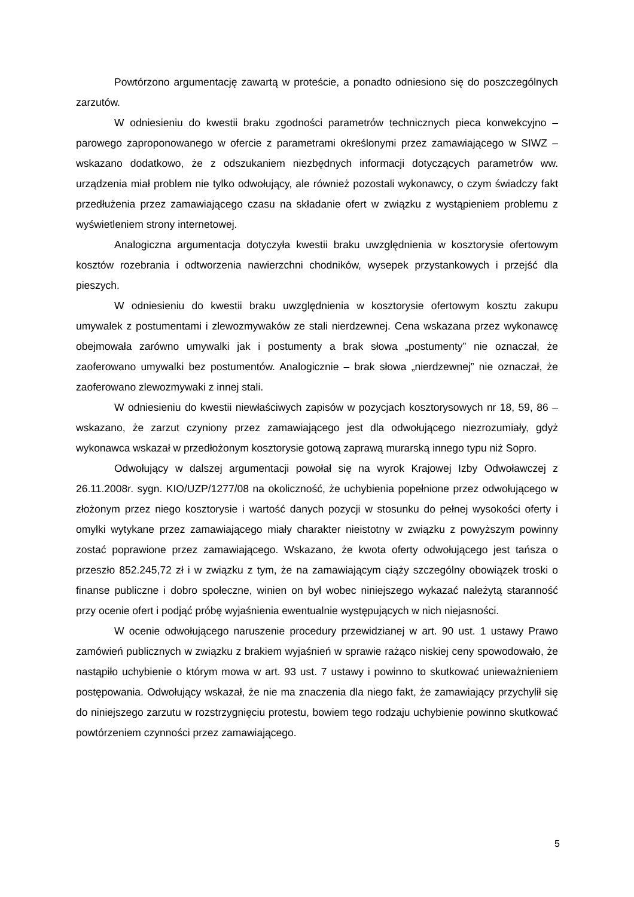Powtórzono argumentację zawartą w proteście, a ponadto odniesiono się do poszczególnych zarzutów.
W odniesieniu do kwestii braku zgodności parametrów technicznych pieca konwekcyjno – parowego zaproponowanego w ofercie z parametrami określonymi przez zamawiającego w SIWZ – wskazano dodatkowo, że z odszukaniem niezbędnych informacji dotyczących parametrów ww. urządzenia miał problem nie tylko odwołujący, ale również pozostali wykonawcy, o czym świadczy fakt przedłużenia przez zamawiającego czasu na składanie ofert w związku z wystąpieniem problemu z wyświetleniem strony internetowej.
Analogiczna argumentacja dotyczyła kwestii braku uwzględnienia w kosztorysie ofertowym kosztów rozebrania i odtworzenia nawierzchni chodników, wysepek przystankowych i przejść dla pieszych.
W odniesieniu do kwestii braku uwzględnienia w kosztorysie ofertowym kosztu zakupu umywalek z postumentami i zlewozmywaków ze stali nierdzewnej. Cena wskazana przez wykonawcę obejmowała zarówno umywalki jak i postumenty a brak słowa „postumenty” nie oznaczał, że zaoferowano umywalki bez postumentów. Analogicznie – brak słowa „nierdzewnej” nie oznaczał, że zaoferowano zlewozmywaki z innej stali.
W odniesieniu do kwestii niewłaściwych zapisów w pozycjach kosztorysowych nr 18, 59, 86 – wskazano, że zarzut czyniony przez zamawiającego jest dla odwołującego niezrozumiały, gdyż wykonawca wskazał w przedłożonym kosztorysie gotową zaprawą murarską innego typu niż Sopro.
Odwołujący w dalszej argumentacji powołał się na wyrok Krajowej Izby Odwoławczej z 26.11.2008r. sygn. KIO/UZP/1277/08 na okoliczność, że uchybienia popełnione przez odwołującego w złożonym przez niego kosztorysie i wartość danych pozycji w stosunku do pełnej wysokości oferty i omyłki wytykane przez zamawiającego miały charakter nieistotny w związku z powyższym powinny zostać poprawione przez zamawiającego. Wskazano, że kwota oferty odwołującego jest tańsza o przeszło 852.245,72 zł i w związku z tym, że na zamawiającym ciąży szczególny obowiązek troski o finanse publiczne i dobro społeczne, winien on był wobec niniejszego wykazać należytą staranność przy ocenie ofert i podjąć próbę wyjaśnienia ewentualnie występujących w nich niejasności.
W ocenie odwołującego naruszenie procedury przewidzianej w art. 90 ust. 1 ustawy Prawo zamówień publicznych w związku z brakiem wyjaśnień w sprawie rażąco niskiej ceny spowodowało, że nastąpiło uchybienie o którym mowa w art. 93 ust. 7 ustawy i powinno to skutkować unieważnieniem postępowania. Odwołujący wskazał, że nie ma znaczenia dla niego fakt, że zamawiający przychylił się do niniejszego zarzutu w rozstrzygnięciu protestu, bowiem tego rodzaju uchybienie powinno skutkować powtórzeniem czynności przez zamawiającego.
5